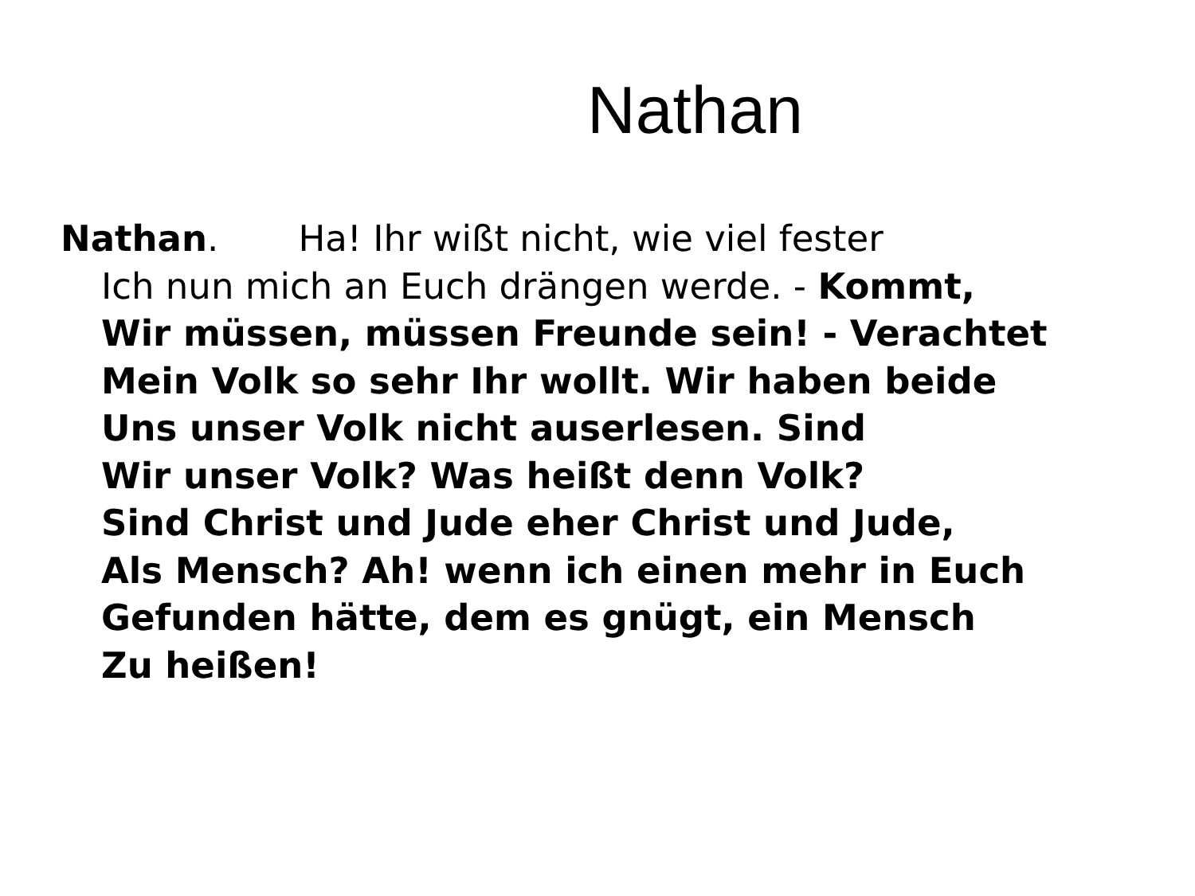Nathan
Nathan. Ha! Ihr wißt nicht, wie viel fester
Ich nun mich an Euch drängen werde. - Kommt,
Wir müssen, müssen Freunde sein! - Verachtet
Mein Volk so sehr Ihr wollt. Wir haben beide
Uns unser Volk nicht auserlesen. Sind
Wir unser Volk? Was heißt denn Volk?
Sind Christ und Jude eher Christ und Jude,
Als Mensch? Ah! wenn ich einen mehr in Euch
Gefunden hätte, dem es gnügt, ein Mensch
Zu heißen!